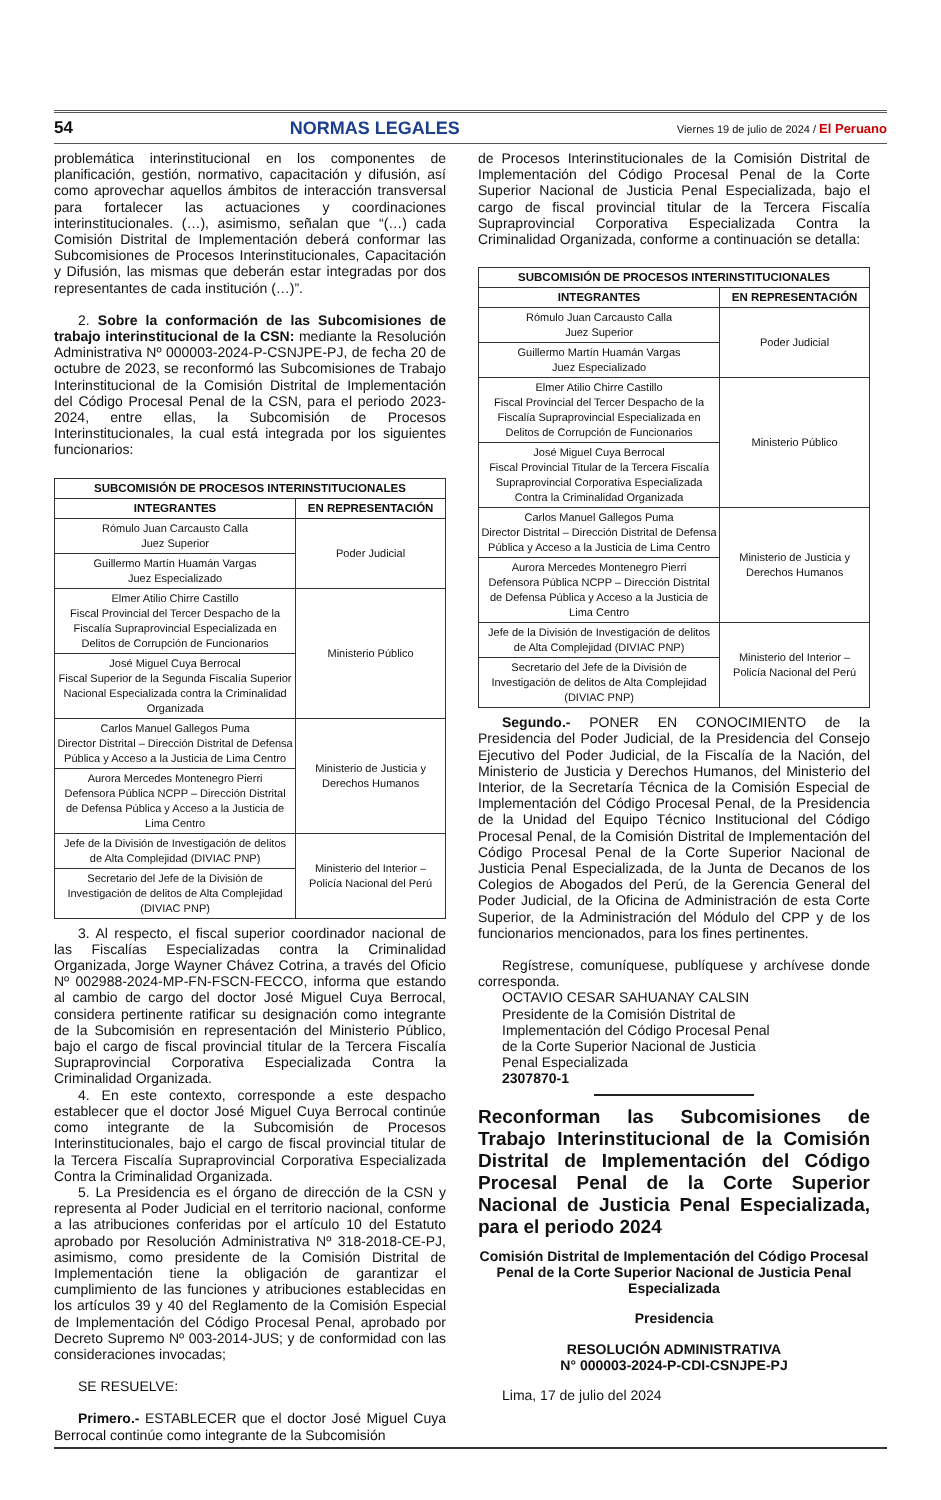54 NORMAS LEGALES Viernes 19 de julio de 2024 / El Peruano
problemática interinstitucional en los componentes de planificación, gestión, normativo, capacitación y difusión, así como aprovechar aquellos ámbitos de interacción transversal para fortalecer las actuaciones y coordinaciones interinstitucionales. (…), asimismo, señalan que “(…) cada Comisión Distrital de Implementación deberá conformar las Subcomisiones de Procesos Interinstitucionales, Capacitación y Difusión, las mismas que deberán estar integradas por dos representantes de cada institución (…)”.
2. Sobre la conformación de las Subcomisiones de trabajo interinstitucional de la CSN: mediante la Resolución Administrativa Nº 000003-2024-P-CSNJPE-PJ, de fecha 20 de octubre de 2023, se reconformó las Subcomisiones de Trabajo Interinstitucional de la Comisión Distrital de Implementación del Código Procesal Penal de la CSN, para el periodo 2023-2024, entre ellas, la Subcomisión de Procesos Interinstitucionales, la cual está integrada por los siguientes funcionarios:
| SUBCOMISIÓN DE PROCESOS INTERINSTITUCIONALES | |
| --- | --- |
| INTEGRANTES | EN REPRESENTACIÓN |
| Rómulo Juan Carcausto Calla Juez Superior | Poder Judicial |
| Guillermo Martín Huamán Vargas Juez Especializado | |
| Elmer Atilio Chirre Castillo Fiscal Provincial del Tercer Despacho de la Fiscalía Supraprovincial Especializada en Delitos de Corrupción de Funcionarios | Ministerio Público |
| José Miguel Cuya Berrocal Fiscal Superior de la Segunda Fiscalía Superior Nacional Especializada contra la Criminalidad Organizada | |
| Carlos Manuel Gallegos Puma Director Distrital – Dirección Distrital de Defensa Pública y Acceso a la Justicia de Lima Centro | Ministerio de Justicia y Derechos Humanos |
| Aurora Mercedes Montenegro Pierri Defensora Pública NCPP – Dirección Distrital de Defensa Pública y Acceso a la Justicia de Lima Centro | |
| Jefe de la División de Investigación de delitos de Alta Complejidad (DIVIAC PNP) | Ministerio del Interior – Policía Nacional del Perú |
| Secretario del Jefe de la División de Investigación de delitos de Alta Complejidad (DIVIAC PNP) | |
3. Al respecto, el fiscal superior coordinador nacional de las Fiscalías Especializadas contra la Criminalidad Organizada, Jorge Wayner Chávez Cotrina, a través del Oficio Nº 002988-2024-MP-FN-FSCN-FECCO, informa que estando al cambio de cargo del doctor José Miguel Cuya Berrocal, considera pertinente ratificar su designación como integrante de la Subcomisión en representación del Ministerio Público, bajo el cargo de fiscal provincial titular de la Tercera Fiscalía Supraprovincial Corporativa Especializada Contra la Criminalidad Organizada.
4. En este contexto, corresponde a este despacho establecer que el doctor José Miguel Cuya Berrocal continúe como integrante de la Subcomisión de Procesos Interinstitucionales, bajo el cargo de fiscal provincial titular de la Tercera Fiscalía Supraprovincial Corporativa Especializada Contra la Criminalidad Organizada.
5. La Presidencia es el órgano de dirección de la CSN y representa al Poder Judicial en el territorio nacional, conforme a las atribuciones conferidas por el artículo 10 del Estatuto aprobado por Resolución Administrativa Nº 318-2018-CE-PJ, asimismo, como presidente de la Comisión Distrital de Implementación tiene la obligación de garantizar el cumplimiento de las funciones y atribuciones establecidas en los artículos 39 y 40 del Reglamento de la Comisión Especial de Implementación del Código Procesal Penal, aprobado por Decreto Supremo Nº 003-2014-JUS; y de conformidad con las consideraciones invocadas;
SE RESUELVE:
Primero.- ESTABLECER que el doctor José Miguel Cuya Berrocal continúe como integrante de la Subcomisión
de Procesos Interinstitucionales de la Comisión Distrital de Implementación del Código Procesal Penal de la Corte Superior Nacional de Justicia Penal Especializada, bajo el cargo de fiscal provincial titular de la Tercera Fiscalía Supraprovincial Corporativa Especializada Contra la Criminalidad Organizada, conforme a continuación se detalla:
| SUBCOMISIÓN DE PROCESOS INTERINSTITUCIONALES | |
| --- | --- |
| INTEGRANTES | EN REPRESENTACIÓN |
| Rómulo Juan Carcausto Calla Juez Superior | Poder Judicial |
| Guillermo Martín Huamán Vargas Juez Especializado | |
| Elmer Atilio Chirre Castillo Fiscal Provincial del Tercer Despacho de la Fiscalía Supraprovincial Especializada en Delitos de Corrupción de Funcionarios | Ministerio Público |
| José Miguel Cuya Berrocal Fiscal Provincial Titular de la Tercera Fiscalía Supraprovincial Corporativa Especializada Contra la Criminalidad Organizada | |
| Carlos Manuel Gallegos Puma Director Distrital – Dirección Distrital de Defensa Pública y Acceso a la Justicia de Lima Centro | Ministerio de Justicia y Derechos Humanos |
| Aurora Mercedes Montenegro Pierri Defensora Pública NCPP – Dirección Distrital de Defensa Pública y Acceso a la Justicia de Lima Centro | |
| Jefe de la División de Investigación de delitos de Alta Complejidad (DIVIAC PNP) | Ministerio del Interior – Policía Nacional del Perú |
| Secretario del Jefe de la División de Investigación de delitos de Alta Complejidad (DIVIAC PNP) | |
Segundo.- PONER EN CONOCIMIENTO de la Presidencia del Poder Judicial, de la Presidencia del Consejo Ejecutivo del Poder Judicial, de la Fiscalía de la Nación, del Ministerio de Justicia y Derechos Humanos, del Ministerio del Interior, de la Secretaría Técnica de la Comisión Especial de Implementación del Código Procesal Penal, de la Presidencia de la Unidad del Equipo Técnico Institucional del Código Procesal Penal, de la Comisión Distrital de Implementación del Código Procesal Penal de la Corte Superior Nacional de Justicia Penal Especializada, de la Junta de Decanos de los Colegios de Abogados del Perú, de la Gerencia General del Poder Judicial, de la Oficina de Administración de esta Corte Superior, de la Administración del Módulo del CPP y de los funcionarios mencionados, para los fines pertinentes.
Regístrese, comuníquese, publíquese y archívese donde corresponda.
OCTAVIO CESAR SAHUANAY CALSIN
Presidente de la Comisión Distrital de
Implementación del Código Procesal Penal
de la Corte Superior Nacional de Justicia
Penal Especializada
2307870-1
Reconforman las Subcomisiones de Trabajo Interinstitucional de la Comisión Distrital de Implementación del Código Procesal Penal de la Corte Superior Nacional de Justicia Penal Especializada, para el periodo 2024
Comisión Distrital de Implementación del Código Procesal Penal de la Corte Superior Nacional de Justicia Penal Especializada
Presidencia
RESOLUCIÓN ADMINISTRATIVA
N° 000003-2024-P-CDI-CSNJPE-PJ
Lima, 17 de julio del 2024